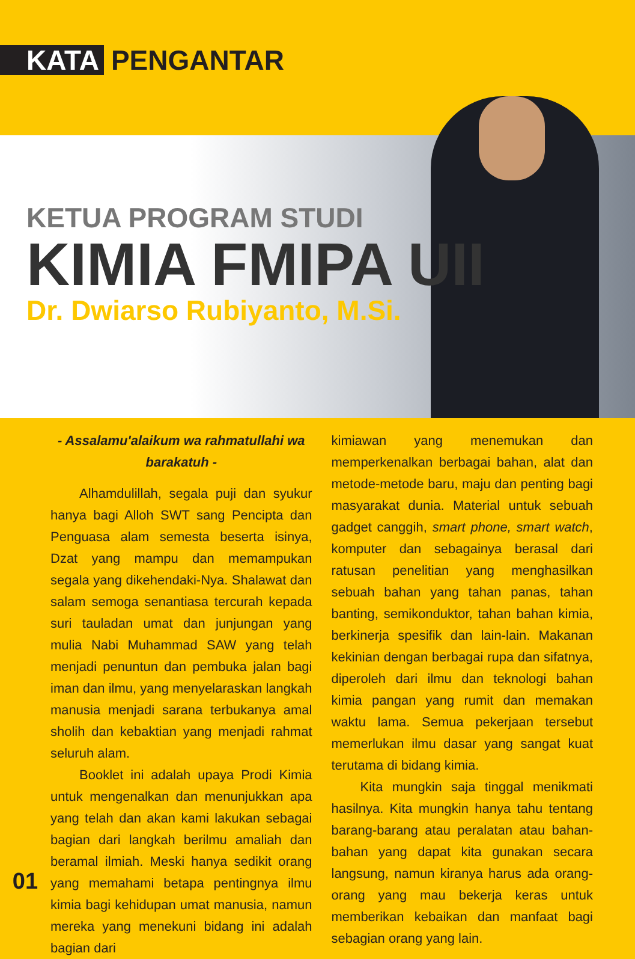KATA PENGANTAR
KETUA PROGRAM STUDI
KIMIA FMIPA UII
Dr. Dwiarso Rubiyanto, M.Si.
- Assalamu'alaikum wa rahmatullahi wa barakatuh -
Alhamdulillah, segala puji dan syukur hanya bagi Alloh SWT sang Pencipta dan Penguasa alam semesta beserta isinya, Dzat yang mampu dan memampukan segala yang dikehendaki-Nya. Shalawat dan salam semoga senantiasa tercurah kepada suri tauladan umat dan junjungan yang mulia Nabi Muhammad SAW yang telah menjadi penuntun dan pembuka jalan bagi iman dan ilmu, yang menyelaraskan langkah manusia menjadi sarana terbukanya amal sholih dan kebaktian yang menjadi rahmat seluruh alam.
Booklet ini adalah upaya Prodi Kimia untuk mengenalkan dan menunjukkan apa yang telah dan akan kami lakukan sebagai bagian dari langkah berilmu amaliah dan beramal ilmiah. Meski hanya sedikit orang yang memahami betapa pentingnya ilmu kimia bagi kehidupan umat manusia, namun mereka yang menekuni bidang ini adalah bagian dari
kimiawan yang menemukan dan memperkenalkan berbagai bahan, alat dan metode-metode baru, maju dan penting bagi masyarakat dunia. Material untuk sebuah gadget canggih, smart phone, smart watch, komputer dan sebagainya berasal dari ratusan penelitian yang menghasilkan sebuah bahan yang tahan panas, tahan banting, semikonduktor, tahan bahan kimia, berkinerja spesifik dan lain-lain. Makanan kekinian dengan berbagai rupa dan sifatnya, diperoleh dari ilmu dan teknologi bahan kimia pangan yang rumit dan memakan waktu lama. Semua pekerjaan tersebut memerlukan ilmu dasar yang sangat kuat terutama di bidang kimia.
Kita mungkin saja tinggal menikmati hasilnya. Kita mungkin hanya tahu tentang barang-barang atau peralatan atau bahan-bahan yang dapat kita gunakan secara langsung, namun kiranya harus ada orang-orang yang mau bekerja keras untuk memberikan kebaikan dan manfaat bagi sebagian orang yang lain.
01